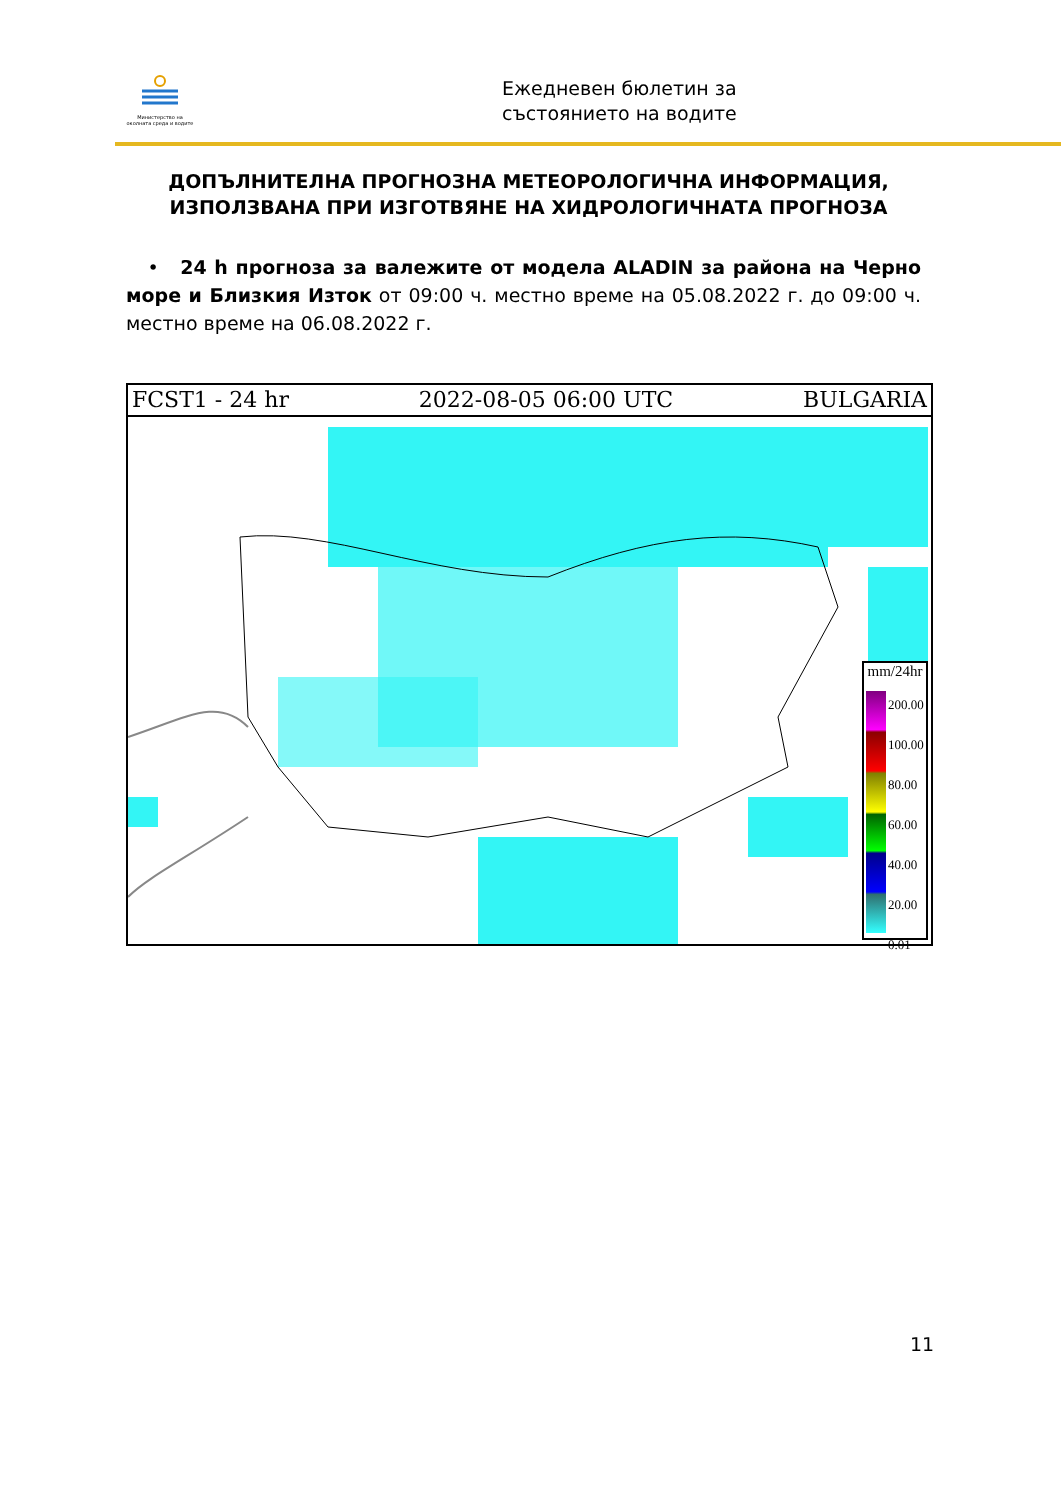Министерство на околната среда и водите
Ежедневен бюлетин за
състоянието на водите
ДОПЪЛНИТЕЛНА ПРОГНОЗНА МЕТЕОРОЛОГИЧНА ИНФОРМАЦИЯ, ИЗПОЛЗВАНА ПРИ ИЗГОТВЯНЕ НА ХИДРОЛОГИЧНАТА ПРОГНОЗА
• 24 h прогноза за валежите от модела ALADIN за района на Черно море и Близкия Изток от 09:00 ч. местно време на 05.08.2022 г. до 09:00 ч. местно време на 06.08.2022 г.
FCST1 - 24 hr 2022-08-05 06:00 UTC BULGARIA
mm/24hr
200.00
100.00
80.00
60.00
40.00
20.00
0.01
11